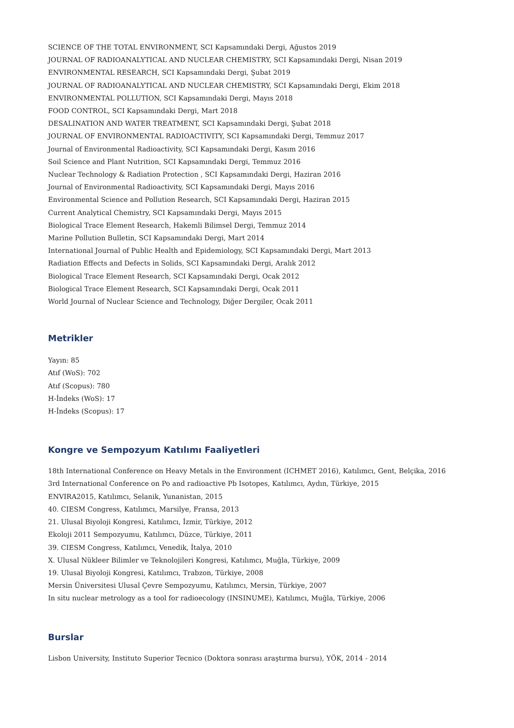SCIENCE OF THE TOTAL ENVIRONMENT, SCI Kapsamındaki Dergi, Ağustos 2019
JOURNAL OF RADIOANALYTICAL AND NUCLEAR CHEMISTRY, SCI Kapsamındaki Dergi, Nisan 2019
ENVIRONMENTAL RESEARCH, SCI Kapsamındaki Dergi, Şubat 2019
JOURNAL OF RADIOANALYTICAL AND NUCLEAR CHEMISTRY, SCI Kapsamındaki Dergi, Ekim 2018
ENVIRONMENTAL POLLUTION, SCI Kapsamındaki Dergi, Mayıs 2018
FOOD CONTROL, SCI Kapsamındaki Dergi, Mart 2018
DESALINATION AND WATER TREATMENT, SCI Kapsamındaki Dergi, Şubat 2018
JOURNAL OF ENVIRONMENTAL RADIOACTIVITY, SCI Kapsamındaki Dergi, Temmuz 2017
Journal of Environmental Radioactivity, SCI Kapsamındaki Dergi, Kasım 2016
Soil Science and Plant Nutrition, SCI Kapsamındaki Dergi, Temmuz 2016
Nuclear Technology & Radiation Protection , SCI Kapsamındaki Dergi, Haziran 2016
Journal of Environmental Radioactivity, SCI Kapsamındaki Dergi, Mayıs 2016
Environmental Science and Pollution Research, SCI Kapsamındaki Dergi, Haziran 2015
Current Analytical Chemistry, SCI Kapsamındaki Dergi, Mayıs 2015
Biological Trace Element Research, Hakemli Bilimsel Dergi, Temmuz 2014
Marine Pollution Bulletin, SCI Kapsamındaki Dergi, Mart 2014
International Journal of Public Health and Epidemiology, SCI Kapsamındaki Dergi, Mart 2013
Radiation Effects and Defects in Solids, SCI Kapsamındaki Dergi, Aralık 2012
Biological Trace Element Research, SCI Kapsamındaki Dergi, Ocak 2012
Biological Trace Element Research, SCI Kapsamındaki Dergi, Ocak 2011
World Journal of Nuclear Science and Technology, Diğer Dergiler, Ocak 2011
Metrikler
Yayın: 85
Atıf (WoS): 702
Atıf (Scopus): 780
H-İndeks (WoS): 17
H-İndeks (Scopus): 17
Kongre ve Sempozyum Katılımı Faaliyetleri
18th International Conference on Heavy Metals in the Environment (ICHMET 2016), Katılımcı, Gent, Belçika, 2016
3rd International Conference on Po and radioactive Pb Isotopes, Katılımcı, Aydın, Türkiye, 2015
ENVIRA2015, Katılımcı, Selanik, Yunanistan, 2015
40. CIESM Congress, Katılımcı, Marsilye, Fransa, 2013
21. Ulusal Biyoloji Kongresi, Katılımcı, İzmir, Türkiye, 2012
Ekoloji 2011 Sempozyumu, Katılımcı, Düzce, Türkiye, 2011
39. CIESM Congress, Katılımcı, Venedik, İtalya, 2010
X. Ulusal Nükleer Bilimler ve Teknolojileri Kongresi, Katılımcı, Muğla, Türkiye, 2009
19. Ulusal Biyoloji Kongresi, Katılımcı, Trabzon, Türkiye, 2008
Mersin Üniversitesi Ulusal Çevre Sempozyumu, Katılımcı, Mersin, Türkiye, 2007
In situ nuclear metrology as a tool for radioecology (INSINUME), Katılımcı, Muğla, Türkiye, 2006
Burslar
Lisbon University, Instituto Superior Tecnico (Doktora sonrası araştırma bursu), YÖK, 2014 - 2014